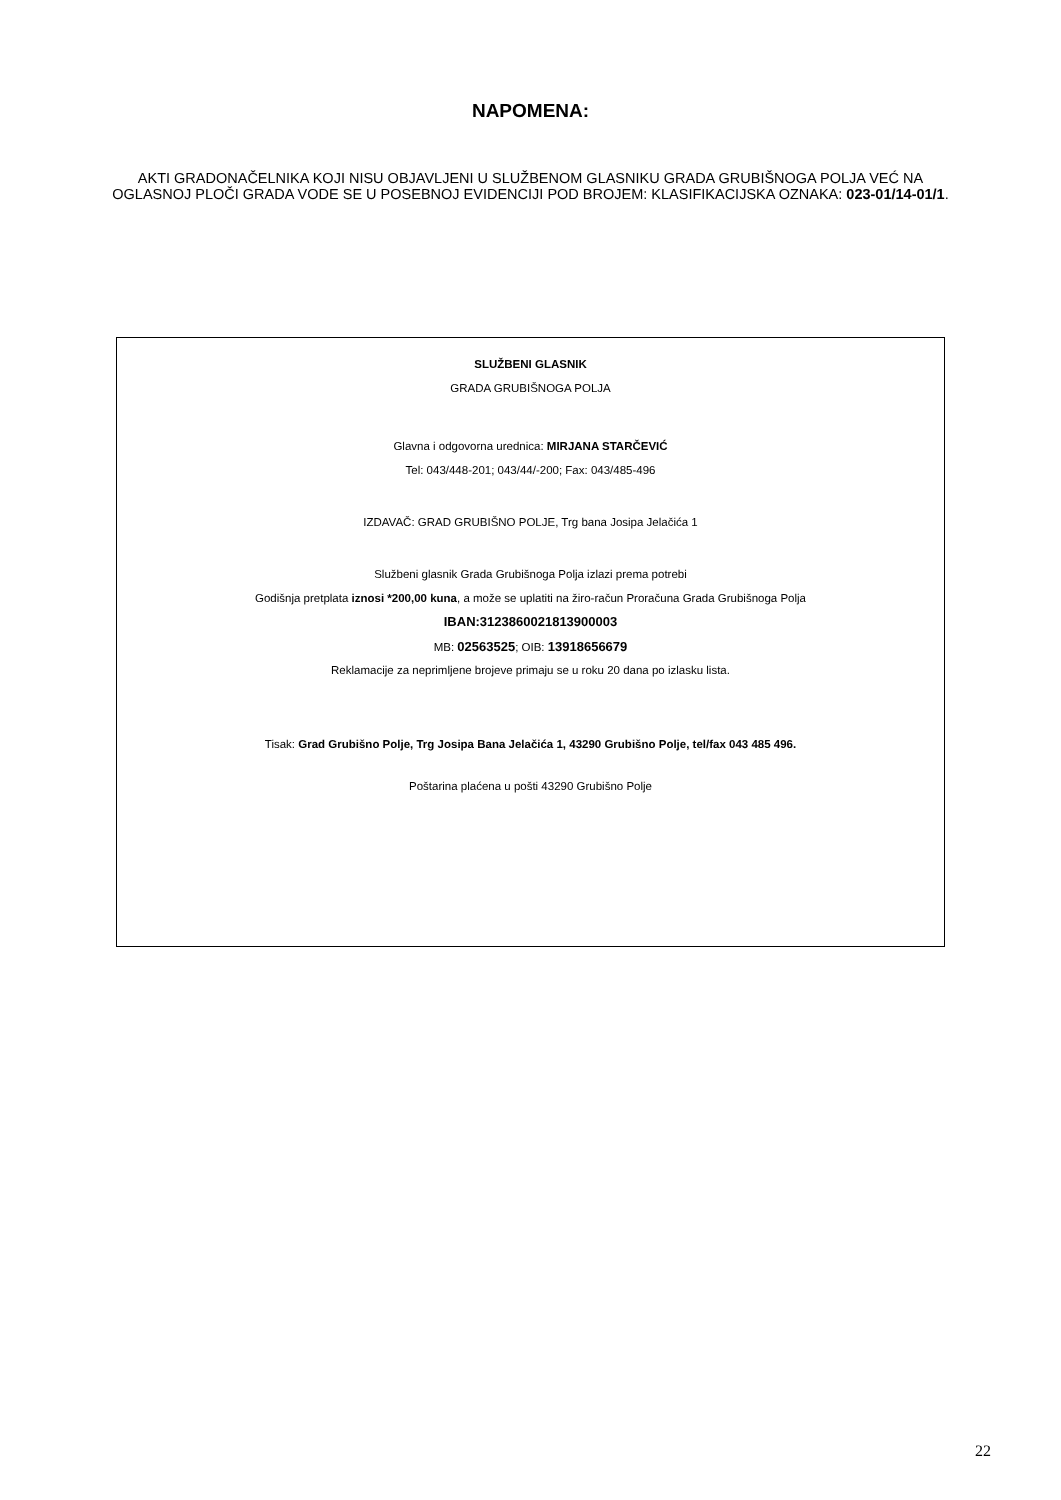NAPOMENA:
AKTI GRADONAČELNIKA KOJI NISU OBJAVLJENI U SLUŽBENOM GLASNIKU GRADA GRUBIŠNOGA POLJA VEĆ NA OGLASNOJ PLOČI GRADA VODE SE U POSEBNOJ EVIDENCIJI POD BROJEM: KLASIFIKACIJSKA OZNAKA: 023-01/14-01/1.
SLUŽBENI GLASNIK
GRADA GRUBIŠNOGA POLJA
Glavna i odgovorna urednica: MIRJANA STARČEVIĆ
Tel: 043/448-201; 043/44/-200; Fax: 043/485-496
IZDAVAČ: GRAD GRUBIŠNO POLJE, Trg bana Josipa Jelačića 1
Službeni glasnik Grada Grubišnoga Polja izlazi prema potrebi
Godišnja pretplata iznosi *200,00 kuna, a može se uplatiti na žiro-račun Proračuna Grada Grubišnoga Polja
IBAN:3123860021813900003
MB: 02563525; OIB: 13918656679
Reklamacije za neprimljene brojeve primaju se u roku 20 dana po izlasku lista.
Tisak: Grad Grubišno Polje, Trg Josipa Bana Jelačića 1, 43290 Grubišno Polje, tel/fax 043 485 496.
Poštarina plaćena u pošti 43290 Grubišno Polje
22